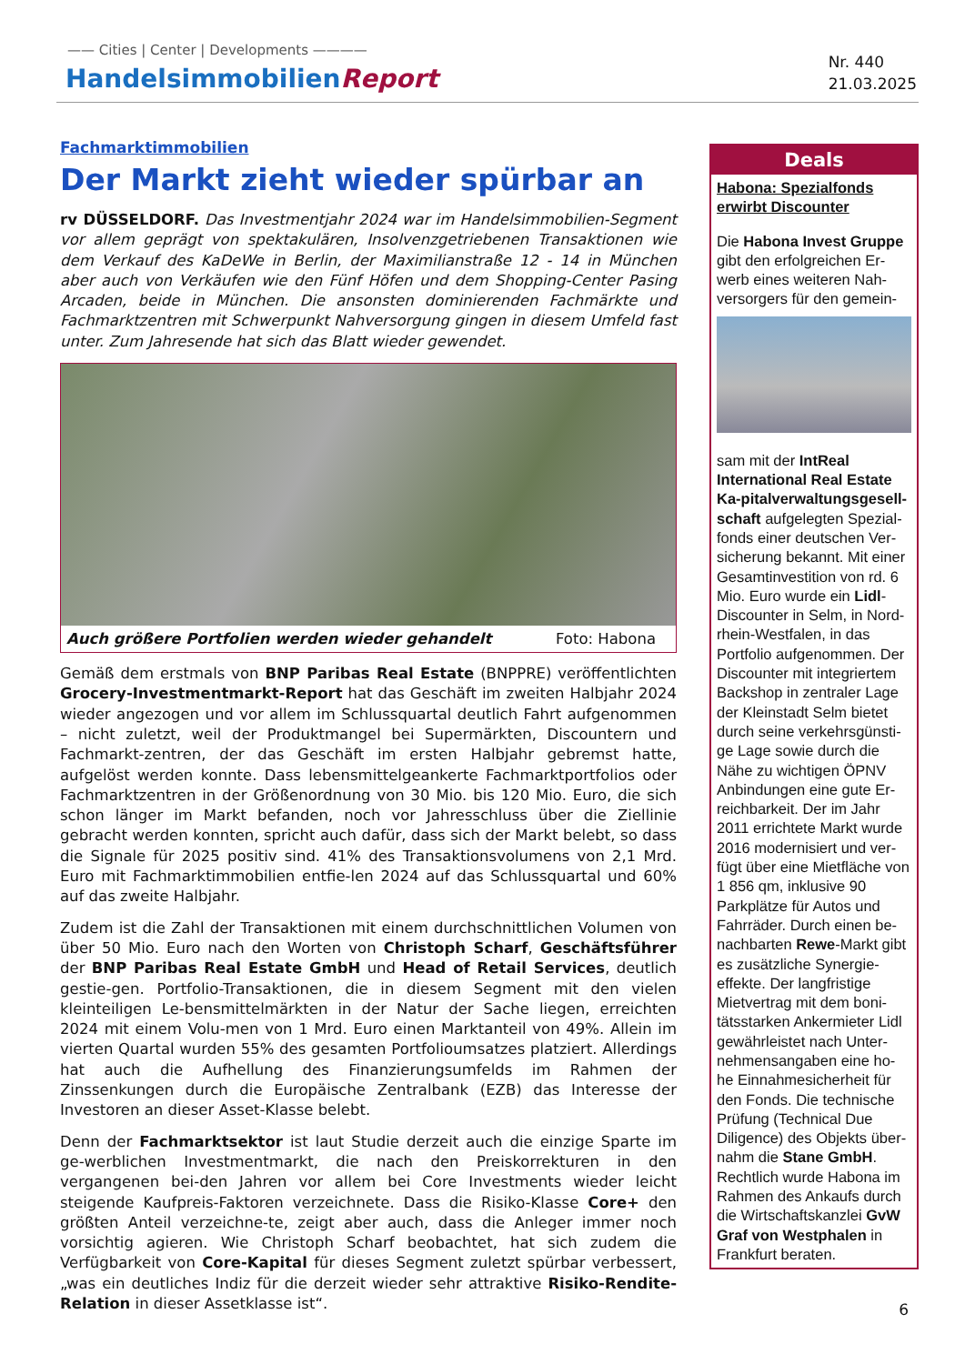—— Cities | Center | Developments ————
HandelsimmobilienReport
Nr. 440
21.03.2025
Fachmarktimmobilien
Der Markt zieht wieder spürbar an
rv DÜSSELDORF. Das Investmentjahr 2024 war im Handelsimmobilien-Segment vor allem geprägt von spektakulären, Insolvenzgetriebenen Transaktionen wie dem Verkauf des KaDeWe in Berlin, der Maximilianstraße 12 - 14 in München aber auch von Verkäufen wie den Fünf Höfen und dem Shopping-Center Pasing Arcaden, beide in München. Die ansonsten dominierenden Fachmärkte und Fachmarktzentren mit Schwerpunkt Nahversorgung gingen in diesem Umfeld fast unter. Zum Jahresende hat sich das Blatt wieder gewendet.
Auch größere Portfolien werden wieder gehandelt Foto: Habona
Gemäß dem erstmals von BNP Paribas Real Estate (BNPPRE) veröffentlichten Grocery-Investmentmarkt-Report hat das Geschäft im zweiten Halbjahr 2024 wieder angezogen und vor allem im Schlussquartal deutlich Fahrt aufgenommen – nicht zuletzt, weil der Produktmangel bei Supermärkten, Discountern und Fachmarkt-zentren, der das Geschäft im ersten Halbjahr gebremst hatte, aufgelöst werden konnte. Dass lebensmittelgeankerte Fachmarktportfolios oder Fachmarktzentren in der Größenordnung von 30 Mio. bis 120 Mio. Euro, die sich schon länger im Markt befanden, noch vor Jahresschluss über die Ziellinie gebracht werden konnten, spricht auch dafür, dass sich der Markt belebt, so dass die Signale für 2025 positiv sind. 41% des Transaktionsvolumens von 2,1 Mrd. Euro mit Fachmarktimmobilien entfie-len 2024 auf das Schlussquartal und 60% auf das zweite Halbjahr.
Zudem ist die Zahl der Transaktionen mit einem durchschnittlichen Volumen von über 50 Mio. Euro nach den Worten von Christoph Scharf, Geschäftsführer der BNP Paribas Real Estate GmbH und Head of Retail Services, deutlich gestie-gen. Portfolio-Transaktionen, die in diesem Segment mit den vielen kleinteiligen Le-bensmittelmärkten in der Natur der Sache liegen, erreichten 2024 mit einem Volu-men von 1 Mrd. Euro einen Marktanteil von 49%. Allein im vierten Quartal wurden 55% des gesamten Portfolioumsatzes platziert. Allerdings hat auch die Aufhellung des Finanzierungsumfelds im Rahmen der Zinssenkungen durch die Europäische Zentralbank (EZB) das Interesse der Investoren an dieser Asset-Klasse belebt.
Denn der Fachmarktsektor ist laut Studie derzeit auch die einzige Sparte im ge-werblichen Investmentmarkt, die nach den Preiskorrekturen in den vergangenen bei-den Jahren vor allem bei Core Investments wieder leicht steigende Kaufpreis-Faktoren verzeichnete. Dass die Risiko-Klasse Core+ den größten Anteil verzeichne-te, zeigt aber auch, dass die Anleger immer noch vorsichtig agieren. Wie Christoph Scharf beobachtet, hat sich zudem die Verfügbarkeit von Core-Kapital für dieses Segment zuletzt spürbar verbessert, „was ein deutliches Indiz für die derzeit wieder sehr attraktive Risiko-Rendite-Relation in dieser Assetklasse ist“.
Deals
Habona: Spezialfonds erwirbt Discounter
Die Habona Invest Gruppe gibt den erfolgreichen Er-werb eines weiteren Nah-versorgers für den gemein-
sam mit der IntReal International Real Estate Ka-pitalverwaltungsgesell-schaft aufgelegten Spezial-fonds einer deutschen Ver-sicherung bekannt. Mit einer Gesamtinvestition von rd. 6 Mio. Euro wurde ein Lidl-Discounter in Selm, in Nord-rhein-Westfalen, in das Portfolio aufgenommen. Der Discounter mit integriertem Backshop in zentraler Lage der Kleinstadt Selm bietet durch seine verkehrsgünsti-ge Lage sowie durch die Nähe zu wichtigen ÖPNV Anbindungen eine gute Er-reichbarkeit. Der im Jahr 2011 errichtete Markt wurde 2016 modernisiert und ver-fügt über eine Mietfläche von 1 856 qm, inklusive 90 Parkplätze für Autos und Fahrräder. Durch einen be-nachbarten Rewe-Markt gibt es zusätzliche Synergie-effekte. Der langfristige Mietvertrag mit dem boni-tätsstarken Ankermieter Lidl gewährleistet nach Unter-nehmensangaben eine ho-he Einnahmesicherheit für den Fonds. Die technische Prüfung (Technical Due Diligence) des Objekts über-nahm die Stane GmbH. Rechtlich wurde Habona im Rahmen des Ankaufs durch die Wirtschaftskanzlei GvW Graf von Westphalen in Frankfurt beraten.
6